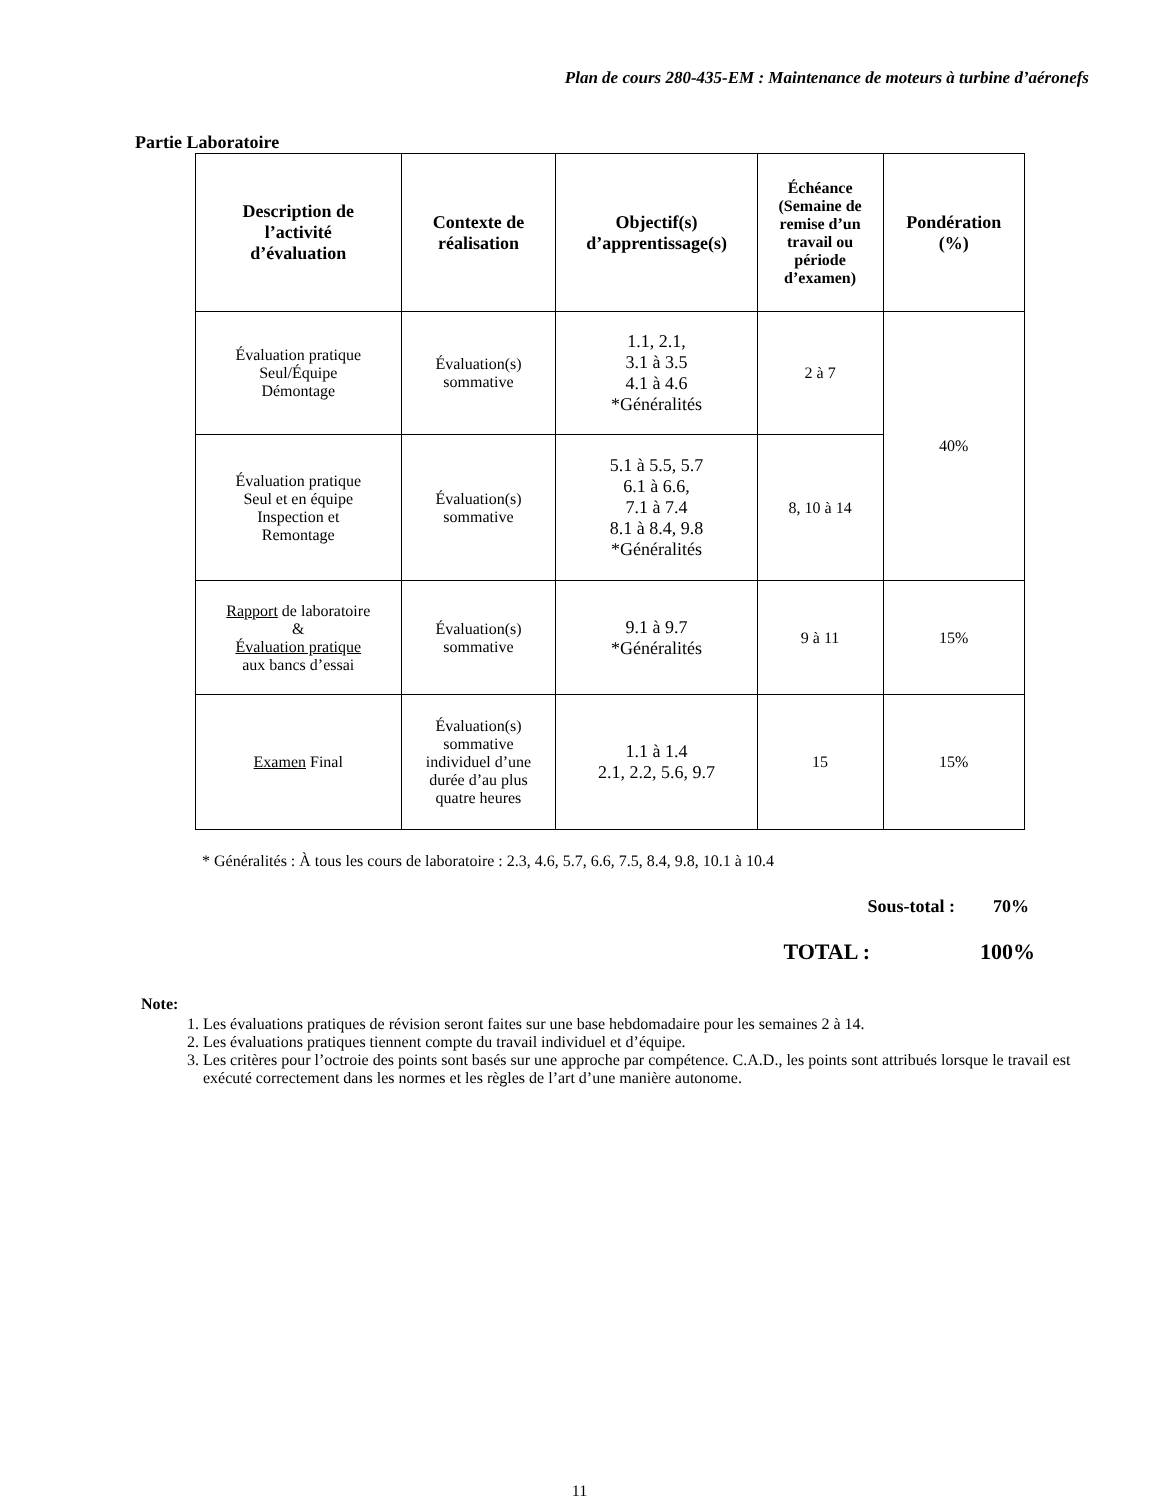Plan de cours 280-435-EM : Maintenance de moteurs à turbine d’aéronefs
Partie Laboratoire
| Description de l’activité d’évaluation | Contexte de réalisation | Objectif(s) d’apprentissage(s) | Échéance (Semaine de remise d’un travail ou période d’examen) | Pondération (%) |
| --- | --- | --- | --- | --- |
| Évaluation pratique Seul/Équipe Démontage | Évaluation(s) sommative | 1.1, 2.1, 3.1 à 3.5 4.1 à 4.6 *Généralités | 2 à 7 | 40% |
| Évaluation pratique Seul et en équipe Inspection et Remontage | Évaluation(s) sommative | 5.1 à 5.5, 5.7 6.1 à 6.6, 7.1 à 7.4 8.1 à 8.4, 9.8 *Généralités | 8, 10 à 14 | |
| Rapport de laboratoire & Évaluation pratique aux bancs d’essai | Évaluation(s) sommative | 9.1 à 9.7 *Généralités | 9 à 11 | 15% |
| Examen Final | Évaluation(s) sommative individuel d’une durée d’au plus quatre heures | 1.1 à 1.4 2.1, 2.2, 5.6, 9.7 | 15 | 15% |
* Généralités : À tous les cours de laboratoire : 2.3, 4.6, 5.7, 6.6, 7.5, 8.4, 9.8, 10.1 à 10.4
Sous-total : 70%
TOTAL : 100%
Note:
1. Les évaluations pratiques de révision seront faites sur une base hebdomadaire pour les semaines 2 à 14.
2. Les évaluations pratiques tiennent compte du travail individuel et d’équipe.
3. Les critères pour l’octroie des points sont basés sur une approche par compétence. C.A.D., les points sont attribués lorsque le travail est exécuté correctement dans les normes et les règles de l’art d’une manière autonome.
11